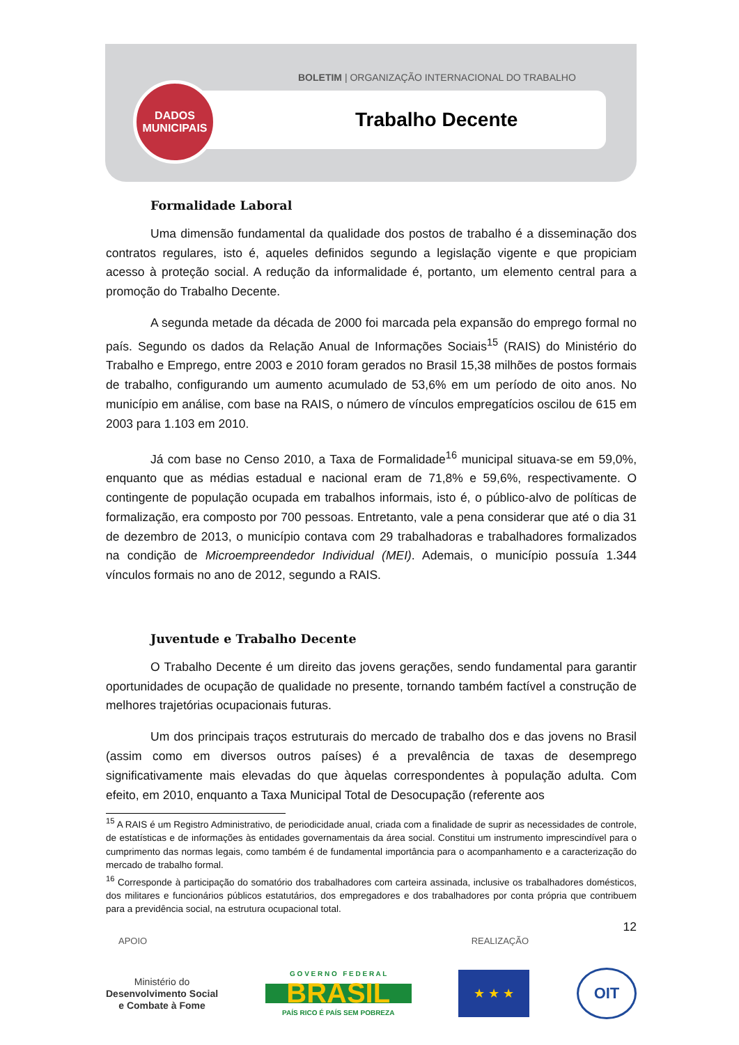BOLETIM | ORGANIZAÇÃO INTERNACIONAL DO TRABALHO
DADOS
MUNICIPAIS
Trabalho Decente
Formalidade Laboral
Uma dimensão fundamental da qualidade dos postos de trabalho é a disseminação dos contratos regulares, isto é, aqueles definidos segundo a legislação vigente e que propiciam acesso à proteção social. A redução da informalidade é, portanto, um elemento central para a promoção do Trabalho Decente.
A segunda metade da década de 2000 foi marcada pela expansão do emprego formal no país. Segundo os dados da Relação Anual de Informações Sociais<sup>15</sup> (RAIS) do Ministério do Trabalho e Emprego, entre 2003 e 2010 foram gerados no Brasil 15,38 milhões de postos formais de trabalho, configurando um aumento acumulado de 53,6% em um período de oito anos. No município em análise, com base na RAIS, o número de vínculos empregatícios oscilou de 615 em 2003 para 1.103 em 2010.
Já com base no Censo 2010, a Taxa de Formalidade<sup>16</sup> municipal situava-se em 59,0%, enquanto que as médias estadual e nacional eram de 71,8% e 59,6%, respectivamente. O contingente de população ocupada em trabalhos informais, isto é, o público-alvo de políticas de formalização, era composto por 700 pessoas. Entretanto, vale a pena considerar que até o dia 31 de dezembro de 2013, o município contava com 29 trabalhadoras e trabalhadores formalizados na condição de Microempreendedor Individual (MEI). Ademais, o município possuía 1.344 vínculos formais no ano de 2012, segundo a RAIS.
Juventude e Trabalho Decente
O Trabalho Decente é um direito das jovens gerações, sendo fundamental para garantir oportunidades de ocupação de qualidade no presente, tornando também factível a construção de melhores trajetórias ocupacionais futuras.
Um dos principais traços estruturais do mercado de trabalho dos e das jovens no Brasil (assim como em diversos outros países) é a prevalência de taxas de desemprego significativamente mais elevadas do que àquelas correspondentes à população adulta. Com efeito, em 2010, enquanto a Taxa Municipal Total de Desocupação (referente aos
<sup>15</sup> A RAIS é um Registro Administrativo, de periodicidade anual, criada com a finalidade de suprir as necessidades de controle, de estatísticas e de informações às entidades governamentais da área social. Constitui um instrumento imprescindível para o cumprimento das normas legais, como também é de fundamental importância para o acompanhamento e a caracterização do mercado de trabalho formal.
<sup>16</sup> Corresponde à participação do somatório dos trabalhadores com carteira assinada, inclusive os trabalhadores domésticos, dos militares e funcionários públicos estatutários, dos empregadores e dos trabalhadores por conta própria que contribuem para a previdência social, na estrutura ocupacional total.
12
APOIO REALIZAÇÃO
Ministério do
Desenvolvimento Social
e Combate à Fome
G O V E R N O F E D E R A L
BRASIL
PAÍS RICO É PAÍS SEM POBREZA
★ ★ ★
OIT